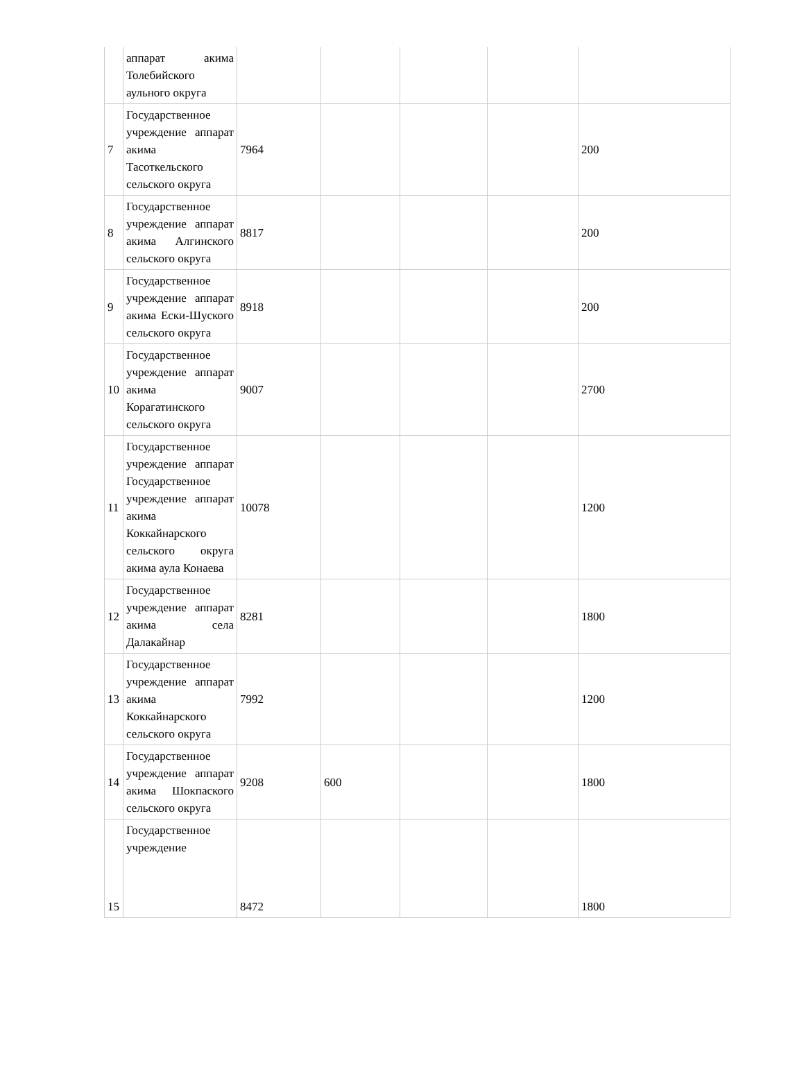| | аппарат акима Толебийского аульного округа | | | | | |
| 7 | Государственное учреждение аппарат акима Тасоткельского сельского округа | 7964 | | | | 200 |
| 8 | Государственное учреждение аппарат акима Алгинского сельского округа | 8817 | | | | 200 |
| 9 | Государственное учреждение аппарат акима Ески-Шуского сельского округа | 8918 | | | | 200 |
| 10 | Государственное учреждение аппарат акима Корагатинского сельского округа | 9007 | | | | 2700 |
| 11 | Государственное учреждение аппарат Государственное учреждение аппарат акима Коккайнарского сельского округа акима аула Конаева | 10078 | | | | 1200 |
| 12 | Государственное учреждение аппарат акима села Далакайнар | 8281 | | | | 1800 |
| 13 | Государственное учреждение аппарат акима Коккайнарского сельского округа | 7992 | | | | 1200 |
| 14 | Государственное учреждение аппарат акима Шокпаского сельского округа | 9208 | 600 | | | 1800 |
| 15 | Государственное учреждение | 8472 | | | | 1800 |